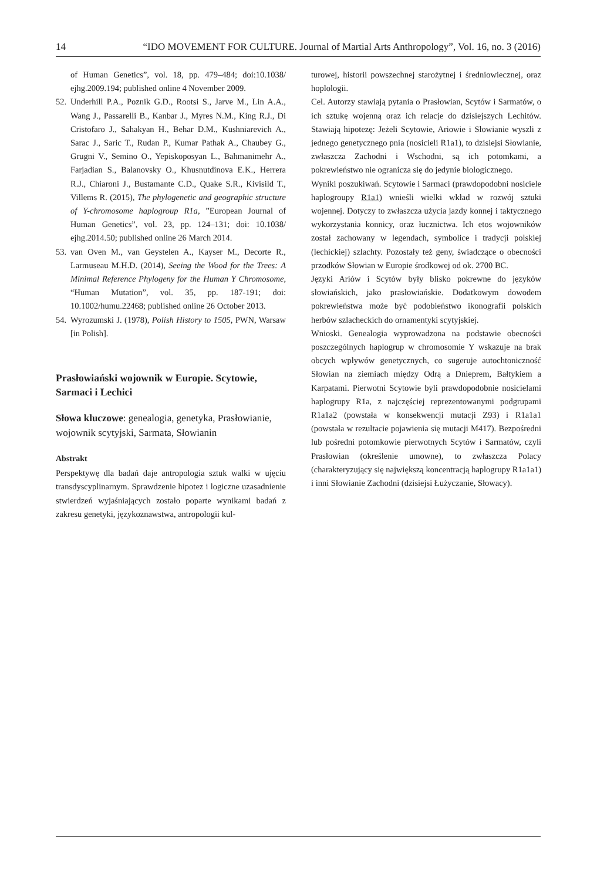14 “IDO MOVEMENT FOR CULTURE. Journal of Martial Arts Anthropology”, Vol. 16, no. 3 (2016)
of Human Genetics”, vol. 18, pp. 479–484; doi:10.1038/ ejhg.2009.194; published online 4 November 2009.
52. Underhill P.A., Poznik G.D., Rootsi S., Jarve M., Lin A.A., Wang J., Passarelli B., Kanbar J., Myres N.M., King R.J., Di Cristofaro J., Sahakyan H., Behar D.M., Kushniarevich A., Sarac J., Saric T., Rudan P., Kumar Pathak A., Chaubey G., Grugni V., Semino O., Yepiskoposyan L., Bahmanimehr A., Farjadian S., Balanovsky O., Khusnutdinova E.K., Herrera R.J., Chiaroni J., Bustamante C.D., Quake S.R., Kivisild T., Villems R. (2015), The phylogenetic and geographic structure of Y-chromosome haplogroup R1a, ”European Journal of Human Genetics”, vol. 23, pp. 124–131; doi: 10.1038/ ejhg.2014.50; published online 26 March 2014.
53. van Oven M., van Geystelen A., Kayser M., Decorte R., Larmuseau M.H.D. (2014), Seeing the Wood for the Trees: A Minimal Reference Phylogeny for the Human Y Chromosome, “Human Mutation”, vol. 35, pp. 187-191; doi: 10.1002/humu.22468; published online 26 October 2013.
54. Wyrozumski J. (1978), Polish History to 1505, PWN, Warsaw [in Polish].
Prasłowiański wojownik w Europie. Scytowie, Sarmaci i Lechici
Słowa kluczowe: genealogia, genetyka, Prasłowianie, wojownik scytyjski, Sarmata, Słowianin
Abstrakt
Perspektywę dla badań daje antropologia sztuk walki w ujęciu transdyscyplinarnym. Sprawdzenie hipotez i logiczne uzasadnienie stwierdzeń wyjaśniających zostało poparte wynikami badań z zakresu genetyki, językoznawstwa, antropologii kul-
turowej, historii powszechnej starożytnej i średniowiecznej, oraz hoplologii.
Cel. Autorzy stawiają pytania o Prasłowian, Scytów i Sarmatów, o ich sztukę wojenną oraz ich relacje do dzisiejszych Lechitów. Stawiają hipotezę: Jeżeli Scytowie, Ariowie i Słowianie wyszli z jednego genetycznego pnia (nosicieli R1a1), to dzisiejsi Słowianie, zwłaszcza Zachodni i Wschodni, są ich potomkami, a pokrewieństwo nie ogranicza się do jedynie biologicznego.
Wyniki poszukiwań. Scytowie i Sarmaci (prawdopodobni nosiciele haplogroupy R1a1) wnieśli wielki wkład w rozwój sztuki wojennej. Dotyczy to zwłaszcza użycia jazdy konnej i taktycznego wykorzystania konnicy, oraz łucznictwa. Ich etos wojowników został zachowany w legendach, symbolice i tradycji polskiej (lechickiej) szlachty. Pozostały też geny, świadczące o obecności przodków Słowian w Europie środkowej od ok. 2700 BC.
Języki Ariów i Scytów były blisko pokrewne do języków słowiańskich, jako prasłowiańskie. Dodatkowym dowodem pokrewieństwa może być podobieństwo ikonografii polskich herbów szlacheckich do ornamentyki scytyjskiej.
Wnioski. Genealogia wyprowadzona na podstawie obecności poszczególnych haplogrup w chromosomie Y wskazuje na brak obcych wpływów genetycznych, co sugeruje autochtoniczność Słowian na ziemiach między Odrą a Dnieprem, Bałtykiem a Karpatami. Pierwotni Scytowie byli prawdopodobnie nosicielami haplogrupy R1a, z najczęściej reprezentowanymi podgrupami R1a1a2 (powstała w konsekwencji mutacji Z93) i R1a1a1 (powstała w rezultacie pojawienia się mutacji M417). Bezpośredni lub pośredni potomkowie pierwotnych Scytów i Sarmatów, czyli Prasłowian (określenie umowne), to zwłaszcza Polacy (charakteryzujący się największą koncentracją haplogrupy R1a1a1) i inni Słowianie Zachodni (dzisiejsi Łużyczanie, Słowacy).